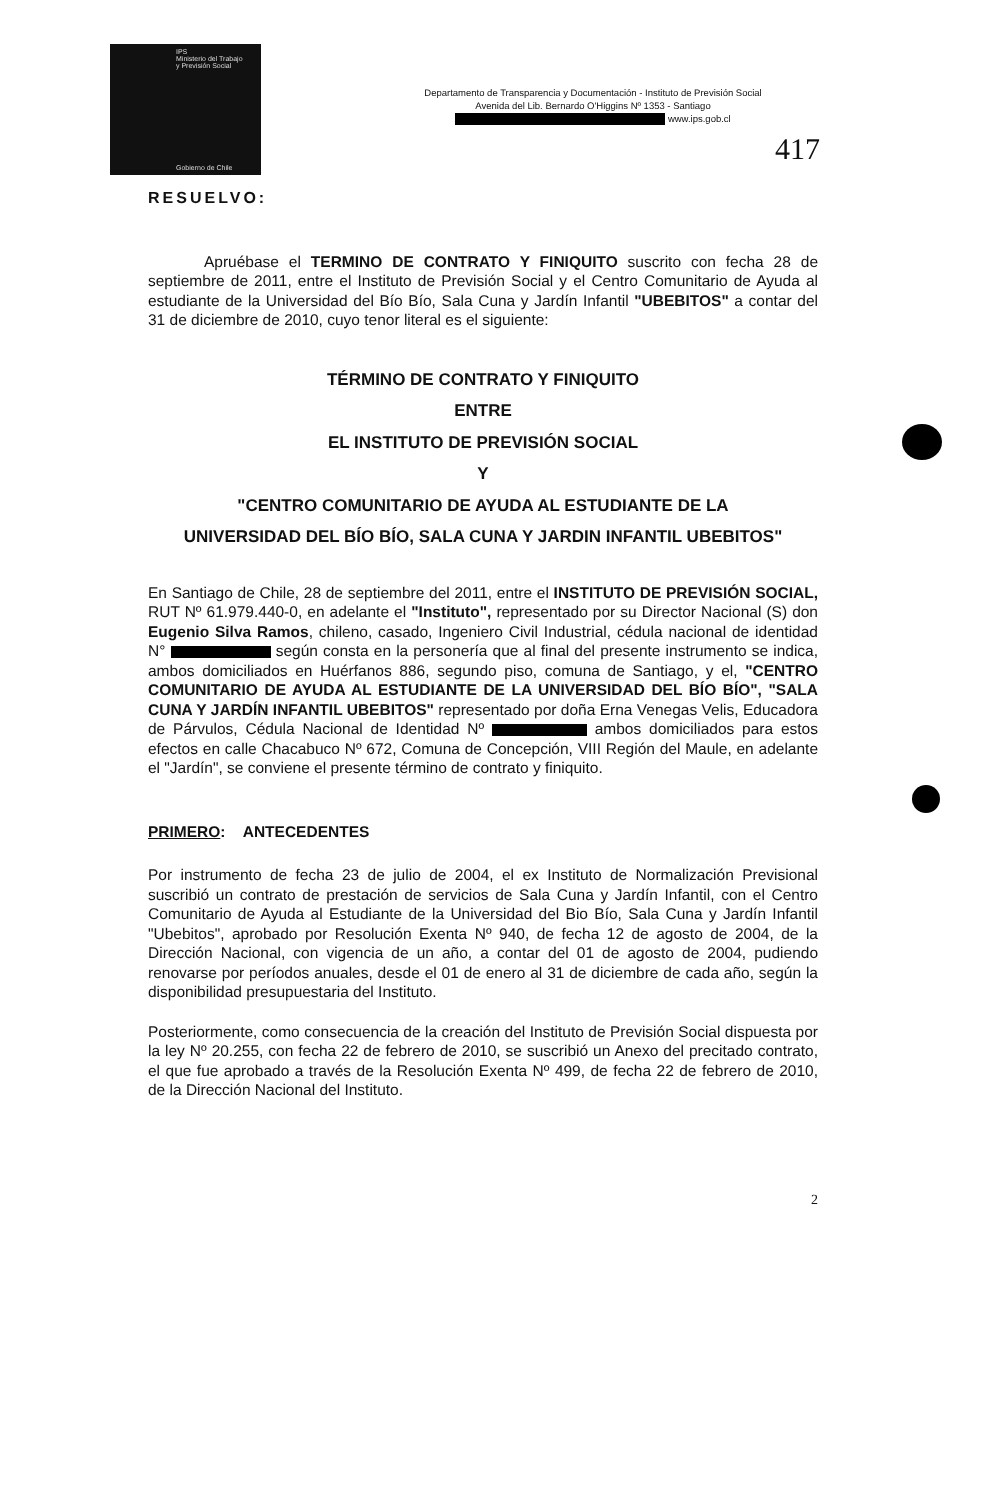IPS
Ministerio del Trabajo
y Previsión Social
Gobierno de Chile
Departamento de Transparencia y Documentación - Instituto de Previsión Social
Avenida del Lib. Bernardo O'Higgins Nº 1353 - Santiago
www.ips.gob.cl
417
RESUELVO:
Apruébase el TERMINO DE CONTRATO Y FINIQUITO suscrito con fecha 28 de septiembre de 2011, entre el Instituto de Previsión Social y el Centro Comunitario de Ayuda al estudiante de la Universidad del Bío Bío, Sala Cuna y Jardín Infantil "UBEBITOS" a contar del 31 de diciembre de 2010, cuyo tenor literal es el siguiente:
TÉRMINO DE CONTRATO Y FINIQUITO
ENTRE
EL INSTITUTO DE PREVISIÓN SOCIAL
Y
"CENTRO COMUNITARIO DE AYUDA AL ESTUDIANTE DE LA
UNIVERSIDAD DEL BÍO BÍO, SALA CUNA Y JARDIN INFANTIL UBEBITOS"
En Santiago de Chile, 28 de septiembre del 2011, entre el INSTITUTO DE PREVISIÓN SOCIAL, RUT Nº 61.979.440-0, en adelante el "Instituto", representado por su Director Nacional (S) don Eugenio Silva Ramos, chileno, casado, Ingeniero Civil Industrial, cédula nacional de identidad N° según consta en la personería que al final del presente instrumento se indica, ambos domiciliados en Huérfanos 886, segundo piso, comuna de Santiago, y el, "CENTRO COMUNITARIO DE AYUDA AL ESTUDIANTE DE LA UNIVERSIDAD DEL BÍO BÍO", "SALA CUNA Y JARDÍN INFANTIL UBEBITOS" representado por doña Erna Venegas Velis, Educadora de Párvulos, Cédula Nacional de Identidad Nº ambos domiciliados para estos efectos en calle Chacabuco Nº 672, Comuna de Concepción, VIII Región del Maule, en adelante el "Jardín", se conviene el presente término de contrato y finiquito.
PRIMERO: ANTECEDENTES
Por instrumento de fecha 23 de julio de 2004, el ex Instituto de Normalización Previsional suscribió un contrato de prestación de servicios de Sala Cuna y Jardín Infantil, con el Centro Comunitario de Ayuda al Estudiante de la Universidad del Bio Bío, Sala Cuna y Jardín Infantil "Ubebitos", aprobado por Resolución Exenta Nº 940, de fecha 12 de agosto de 2004, de la Dirección Nacional, con vigencia de un año, a contar del 01 de agosto de 2004, pudiendo renovarse por períodos anuales, desde el 01 de enero al 31 de diciembre de cada año, según la disponibilidad presupuestaria del Instituto.
Posteriormente, como consecuencia de la creación del Instituto de Previsión Social dispuesta por la ley Nº 20.255, con fecha 22 de febrero de 2010, se suscribió un Anexo del precitado contrato, el que fue aprobado a través de la Resolución Exenta Nº 499, de fecha 22 de febrero de 2010, de la Dirección Nacional del Instituto.
2